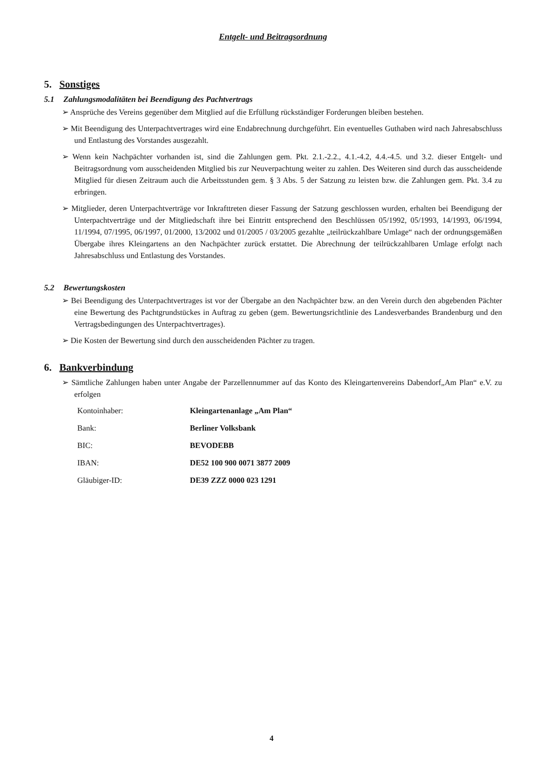Entgelt- und Beitragsordnung
5. Sonstiges
5.1 Zahlungsmodalitäten bei Beendigung des Pachtvertrags
➢ Ansprüche des Vereins gegenüber dem Mitglied auf die Erfüllung rückständiger Forderungen bleiben bestehen.
➢ Mit Beendigung des Unterpachtvertrages wird eine Endabrechnung durchgeführt. Ein eventuelles Guthaben wird nach Jahresabschluss und Entlastung des Vorstandes ausgezahlt.
➢ Wenn kein Nachpächter vorhanden ist, sind die Zahlungen gem. Pkt. 2.1.-2.2., 4.1.-4.2, 4.4.-4.5. und 3.2. dieser Entgelt- und Beitragsordnung vom ausscheidenden Mitglied bis zur Neuverpachtung weiter zu zahlen. Des Weiteren sind durch das ausscheidende Mitglied für diesen Zeitraum auch die Arbeitsstunden gem. § 3 Abs. 5 der Satzung zu leisten bzw. die Zahlungen gem. Pkt. 3.4 zu erbringen.
➢ Mitglieder, deren Unterpachtverträge vor Inkrafttreten dieser Fassung der Satzung geschlossen wurden, erhalten bei Beendigung der Unterpachtverträge und der Mitgliedschaft ihre bei Eintritt entsprechend den Beschlüssen 05/1992, 05/1993, 14/1993, 06/1994, 11/1994, 07/1995, 06/1997, 01/2000, 13/2002 und 01/2005 / 03/2005 gezahlte „teilrückzahlbare Umlage“ nach der ordnungsgemäßen Übergabe ihres Kleingartens an den Nachpächter zurück erstattet. Die Abrechnung der teilrückzahlbaren Umlage erfolgt nach Jahresabschluss und Entlastung des Vorstandes.
5.2 Bewertungskosten
➢ Bei Beendigung des Unterpachtvertrages ist vor der Übergabe an den Nachpächter bzw. an den Verein durch den abgebenden Pächter eine Bewertung des Pachtgrundstückes in Auftrag zu geben (gem. Bewertungsrichtlinie des Landesverbandes Brandenburg und den Vertragsbedingungen des Unterpachtvertrages).
➢ Die Kosten der Bewertung sind durch den ausscheidenden Pächter zu tragen.
6. Bankverbindung
➢ Sämtliche Zahlungen haben unter Angabe der Parzellennummer auf das Konto des Kleingartenvereins Dabendorf„Am Plan“ e.V. zu erfolgen
| Kontoinhaber: | Kleingartenanlage „Am Plan“ |
| Bank: | Berliner Volksbank |
| BIC: | BEVODEBB |
| IBAN: | DE52 100 900 0071 3877 2009 |
| Gläubiger-ID: | DE39 ZZZ 0000 023 1291 |
4